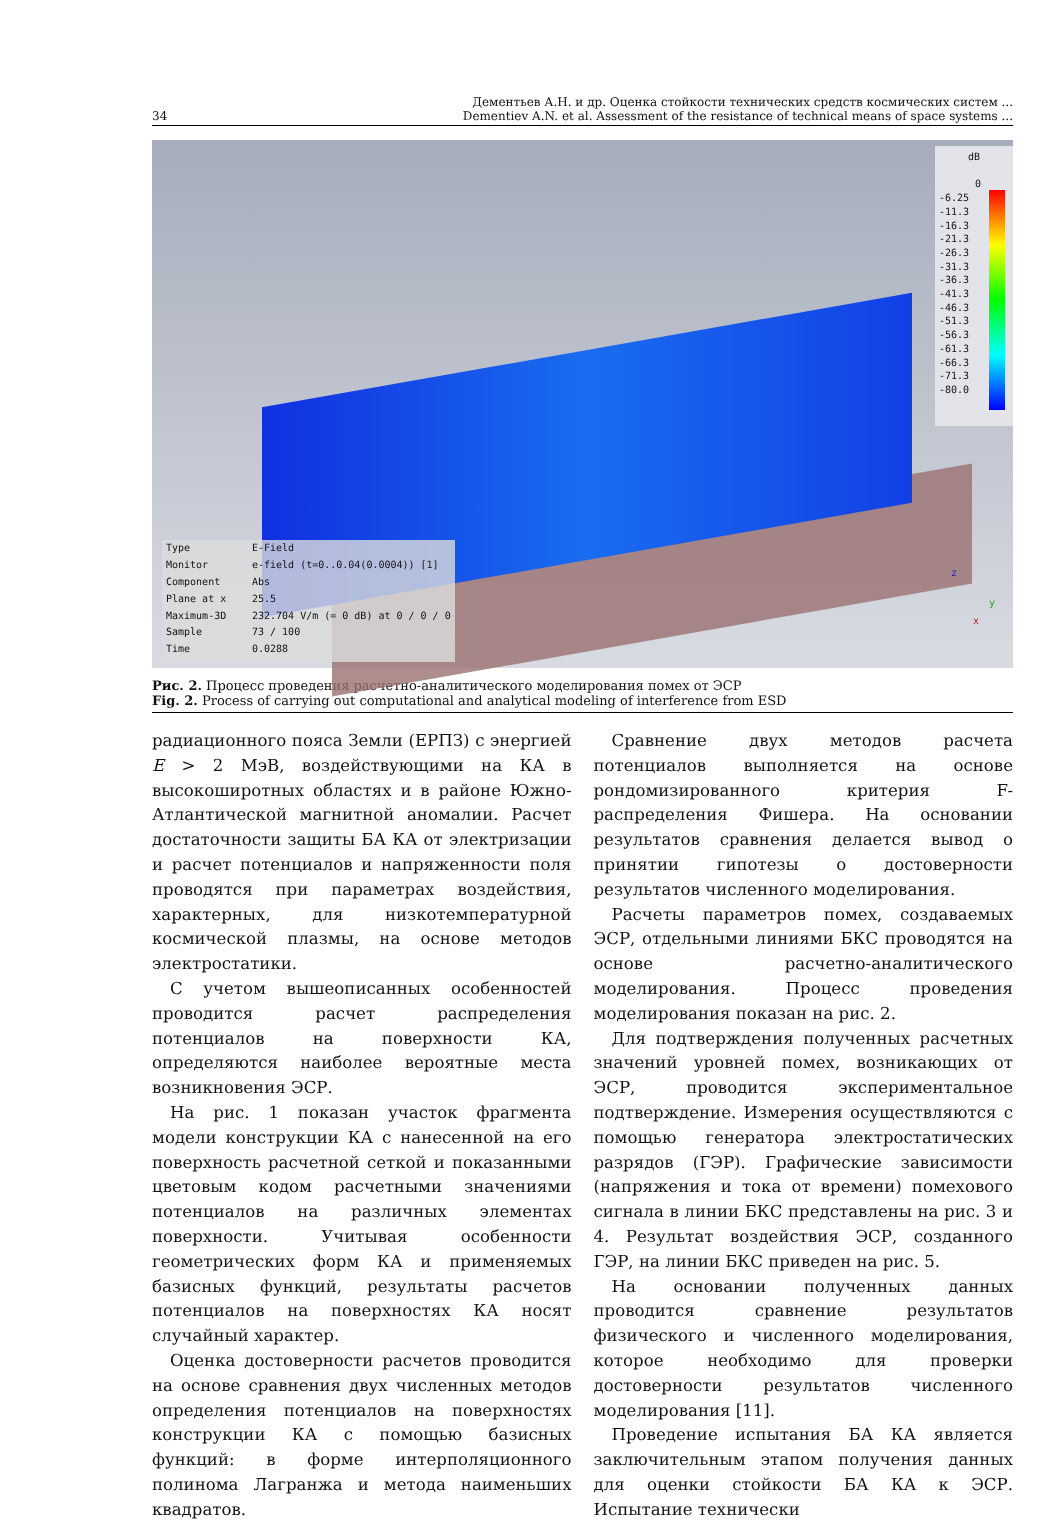34 Дементьев А.Н. и др. Оценка стойкости технических средств космических систем ...
Dementiev A.N. et al. Assessment of the resistance of technical means of space systems ...
dB
0
-6.25
-11.3
-16.3
-21.3
-26.3
-31.3
-36.3
-41.3
-46.3
-51.3
-56.3
-61.3
-66.3
-71.3
-80.0
Type E-Field
Monitor e-field (t=0..0.04(0.0004)) [1]
Component Abs
Plane at x 25.5
Maximum-3D 232.704 V/m (= 0 dB) at 0 / 0 / 0
Sample 73 / 100
Time 0.0288
z
y
x
Рис. 2. Процесс проведения расчетно-аналитического моделирования помех от ЭСР
Fig. 2. Process of carrying out computational and analytical modeling of interference from ESD
радиационного пояса Земли (ЕРПЗ) с энергией E > 2 МэВ, воздействующими на КА в высокоширотных областях и в районе Южно-Атлантической магнитной аномалии. Расчет достаточности защиты БА КА от электризации и расчет потенциалов и напряженности поля проводятся при параметрах воздействия, характерных, для низкотемпературной космической плазмы, на основе методов электростатики.
С учетом вышеописанных особенностей проводится расчет распределения потенциалов на поверхности КА, определяются наиболее вероятные места возникновения ЭСР.
На рис. 1 показан участок фрагмента модели конструкции КА с нанесенной на его поверхность расчетной сеткой и показанными цветовым кодом расчетными значениями потенциалов на различных элементах поверхности. Учитывая особенности геометрических форм КА и применяемых базисных функций, результаты расчетов потенциалов на поверхностях КА носят случайный характер.
Оценка достоверности расчетов проводится на основе сравнения двух численных методов определения потенциалов на поверхностях конструкции КА с помощью базисных функций: в форме интерполяционного полинома Лагранжа и метода наименьших квадратов.
Сравнение двух методов расчета потенциалов выполняется на основе рондомизированного критерия F-распределения Фишера. На основании результатов сравнения делается вывод о принятии гипотезы о достоверности результатов численного моделирования.
Расчеты параметров помех, создаваемых ЭСР, отдельными линиями БКС проводятся на основе расчетно-аналитического моделирования. Процесс проведения моделирования показан на рис. 2.
Для подтверждения полученных расчетных значений уровней помех, возникающих от ЭСР, проводится экспериментальное подтверждение. Измерения осуществляются с помощью генератора электростатических разрядов (ГЭР). Графические зависимости (напряжения и тока от времени) помехового сигнала в линии БКС представлены на рис. 3 и 4. Результат воздействия ЭСР, созданного ГЭР, на линии БКС приведен на рис. 5.
На основании полученных данных проводится сравнение результатов физического и численного моделирования, которое необходимо для проверки достоверности результатов численного моделирования [11].
Проведение испытания БА КА является заключительным этапом получения данных для оценки стойкости БА КА к ЭСР. Испытание технически